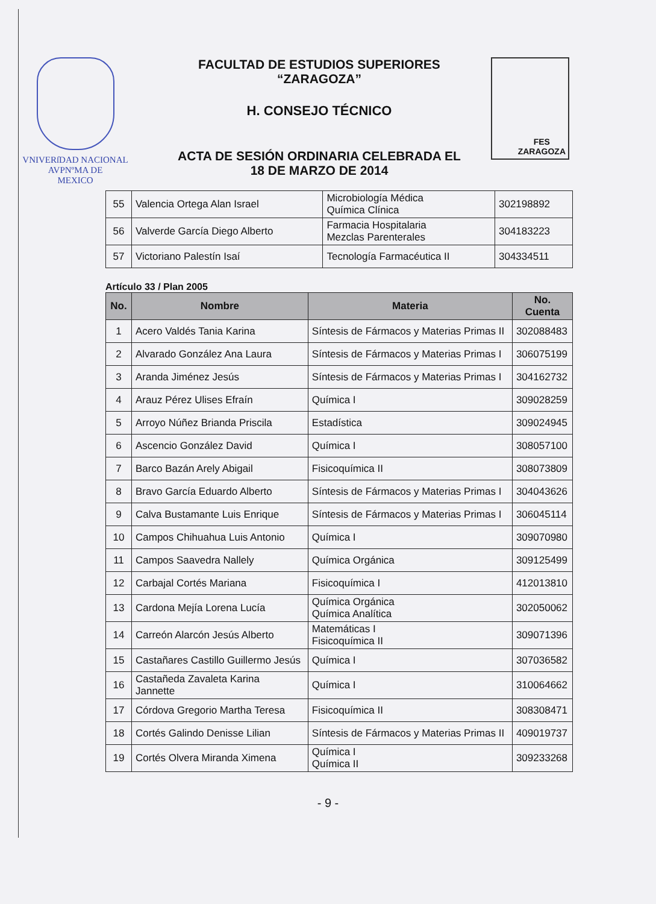VNIVERſDAD NACIONAL
AVPNºMA DE
MEXICO
FACULTAD DE ESTUDIOS SUPERIORES
“ZARAGOZA”
H. CONSEJO TÉCNICO
ACTA DE SESIÓN ORDINARIA CELEBRADA EL
18 DE MARZO DE 2014
FES
ZARAGOZA
| 55 | Valencia Ortega Alan Israel | Microbiología Médica Química Clínica | 302198892 |
| 56 | Valverde García Diego Alberto | Farmacia Hospitalaria Mezclas Parenterales | 304183223 |
| 57 | Victoriano Palestín Isaí | Tecnología Farmacéutica II | 304334511 |
Artículo 33 / Plan 2005
| No. | Nombre | Materia | No. Cuenta |
| --- | --- | --- | --- |
| 1 | Acero Valdés Tania Karina | Síntesis de Fármacos y Materias Primas II | 302088483 |
| 2 | Alvarado González Ana Laura | Síntesis de Fármacos y Materias Primas I | 306075199 |
| 3 | Aranda Jiménez Jesús | Síntesis de Fármacos y Materias Primas I | 304162732 |
| 4 | Arauz Pérez Ulises Efraín | Química I | 309028259 |
| 5 | Arroyo Núñez Brianda Priscila | Estadística | 309024945 |
| 6 | Ascencio González David | Química I | 308057100 |
| 7 | Barco Bazán Arely Abigail | Fisicoquímica II | 308073809 |
| 8 | Bravo García Eduardo Alberto | Síntesis de Fármacos y Materias Primas I | 304043626 |
| 9 | Calva Bustamante Luis Enrique | Síntesis de Fármacos y Materias Primas I | 306045114 |
| 10 | Campos Chihuahua Luis Antonio | Química I | 309070980 |
| 11 | Campos Saavedra Nallely | Química Orgánica | 309125499 |
| 12 | Carbajal Cortés Mariana | Fisicoquímica I | 412013810 |
| 13 | Cardona Mejía Lorena Lucía | Química Orgánica Química Analítica | 302050062 |
| 14 | Carreón Alarcón Jesús Alberto | Matemáticas I Fisicoquímica II | 309071396 |
| 15 | Castañares Castillo Guillermo Jesús | Química I | 307036582 |
| 16 | Castañeda Zavaleta Karina Jannette | Química I | 310064662 |
| 17 | Córdova Gregorio Martha Teresa | Fisicoquímica II | 308308471 |
| 18 | Cortés Galindo Denisse Lilian | Síntesis de Fármacos y Materias Primas II | 409019737 |
| 19 | Cortés Olvera Miranda Ximena | Química I Química II | 309233268 |
- 9 -